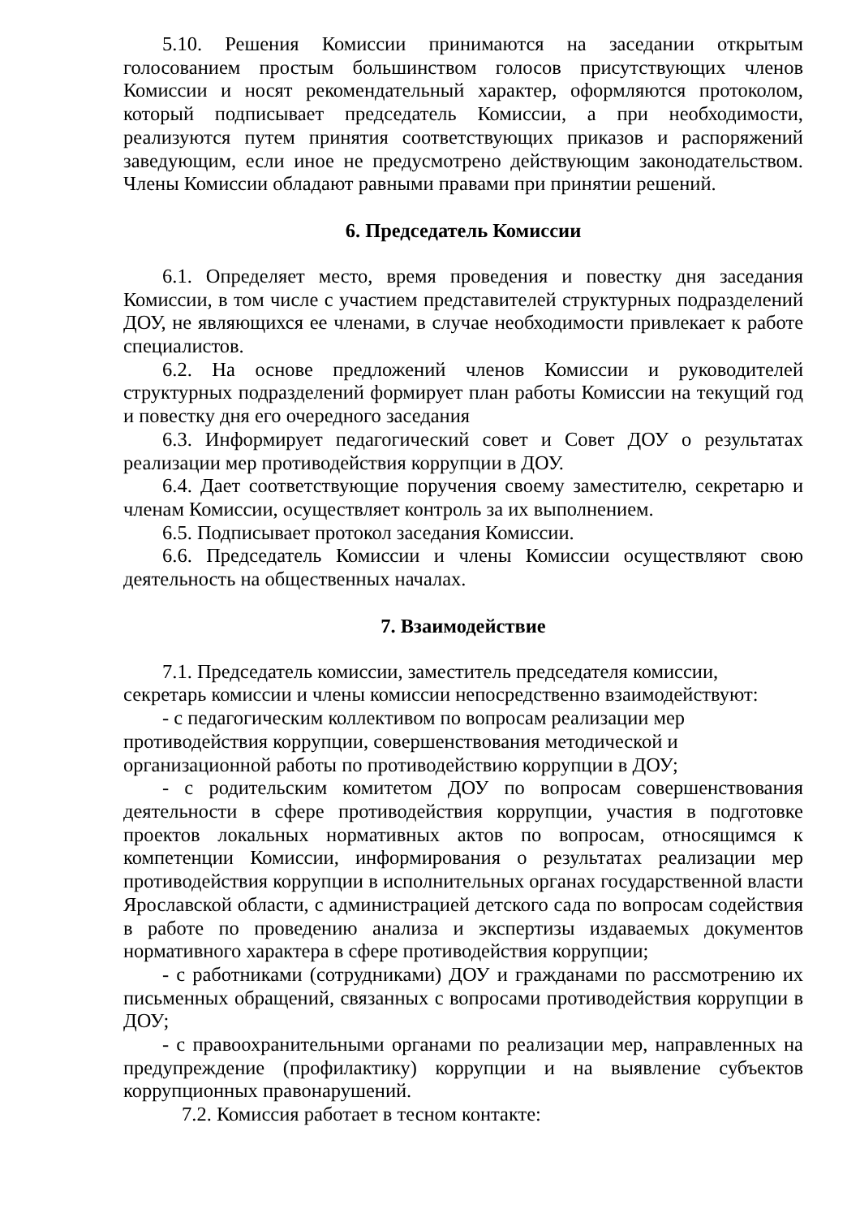5.10. Решения Комиссии принимаются на заседании открытым голосованием простым большинством голосов присутствующих членов Комиссии и носят рекомендательный характер, оформляются протоколом, который подписывает председатель Комиссии, а при необходимости, реализуются путем принятия соответствующих приказов и распоряжений заведующим, если иное не предусмотрено действующим законодательством. Члены Комиссии обладают равными правами при принятии решений.
6. Председатель Комиссии
6.1. Определяет место, время проведения и повестку дня заседания Комиссии, в том числе с участием представителей структурных подразделений ДОУ, не являющихся ее членами, в случае необходимости привлекает к работе специалистов.
6.2. На основе предложений членов Комиссии и руководителей структурных подразделений формирует план работы Комиссии на текущий год и повестку дня его очередного заседания
6.3. Информирует педагогический совет и Совет ДОУ о результатах реализации мер противодействия коррупции в ДОУ.
6.4. Дает соответствующие поручения своему заместителю, секретарю и членам Комиссии, осуществляет контроль за их выполнением.
6.5. Подписывает протокол заседания Комиссии.
6.6. Председатель Комиссии и члены Комиссии осуществляют свою деятельность на общественных началах.
7. Взаимодействие
7.1. Председатель комиссии, заместитель председателя комиссии,
секретарь комиссии и члены комиссии непосредственно взаимодействуют:
- с педагогическим коллективом по вопросам реализации мер
противодействия коррупции, совершенствования методической и
организационной работы по противодействию коррупции в ДОУ;
- с родительским комитетом ДОУ по вопросам совершенствования деятельности в сфере противодействия коррупции, участия в подготовке проектов локальных нормативных актов по вопросам, относящимся к компетенции Комиссии, информирования о результатах реализации мер противодействия коррупции в исполнительных органах государственной власти Ярославской области, с администрацией детского сада по вопросам содействия в работе по проведению анализа и экспертизы издаваемых документов нормативного характера в сфере противодействия коррупции;
- с работниками (сотрудниками) ДОУ и гражданами по рассмотрению их письменных обращений, связанных с вопросами противодействия коррупции в ДОУ;
- с правоохранительными органами по реализации мер, направленных на предупреждение (профилактику) коррупции и на выявление субъектов коррупционных правонарушений.
7.2. Комиссия работает в тесном контакте: